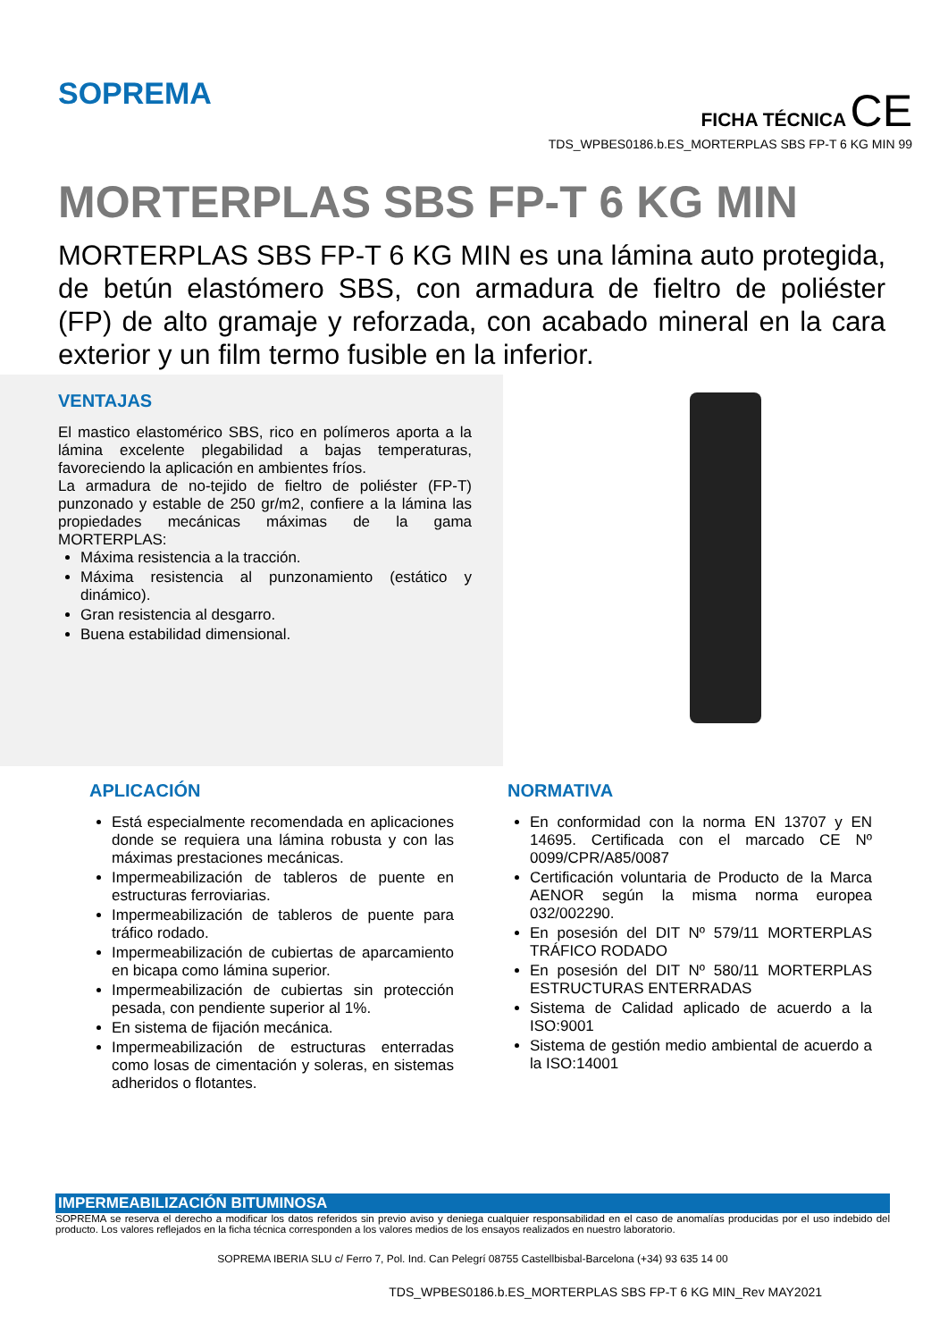SOPREMA
FICHA TÉCNICA CE
TDS_WPBES0186.b.ES_MORTERPLAS SBS FP-T 6 KG MIN 99
MORTERPLAS SBS FP-T 6 KG MIN
MORTERPLAS SBS FP-T 6 KG MIN es una lámina auto protegida, de betún elastómero SBS, con armadura de fieltro de poliéster (FP) de alto gramaje y reforzada, con acabado mineral en la cara exterior y un film termo fusible en la inferior.
VENTAJAS
El mastico elastomérico SBS, rico en polímeros aporta a la lámina excelente plegabilidad a bajas temperaturas, favoreciendo la aplicación en ambientes fríos.
La armadura de no-tejido de fieltro de poliéster (FP-T) punzonado y estable de 250 gr/m2, confiere a la lámina las propiedades mecánicas máximas de la gama MORTERPLAS:
Máxima resistencia a la tracción.
Máxima resistencia al punzonamiento (estático y dinámico).
Gran resistencia al desgarro.
Buena estabilidad dimensional.
APLICACIÓN
Está especialmente recomendada en aplicaciones donde se requiera una lámina robusta y con las máximas prestaciones mecánicas.
Impermeabilización de tableros de puente en estructuras ferroviarias.
Impermeabilización de tableros de puente para tráfico rodado.
Impermeabilización de cubiertas de aparcamiento en bicapa como lámina superior.
Impermeabilización de cubiertas sin protección pesada, con pendiente superior al 1%.
En sistema de fijación mecánica.
Impermeabilización de estructuras enterradas como losas de cimentación y soleras, en sistemas adheridos o flotantes.
NORMATIVA
En conformidad con la norma EN 13707 y EN 14695. Certificada con el marcado CE Nº 0099/CPR/A85/0087
Certificación voluntaria de Producto de la Marca AENOR según la misma norma europea 032/002290.
En posesión del DIT Nº 579/11 MORTERPLAS TRÁFICO RODADO
En posesión del DIT Nº 580/11 MORTERPLAS ESTRUCTURAS ENTERRADAS
Sistema de Calidad aplicado de acuerdo a la ISO:9001
Sistema de gestión medio ambiental de acuerdo a la ISO:14001
IMPERMEABILIZACIÓN BITUMINOSA
SOPREMA se reserva el derecho a modificar los datos referidos sin previo aviso y deniega cualquier responsabilidad en el caso de anomalías producidas por el uso indebido del producto. Los valores reflejados en la ficha técnica corresponden a los valores medios de los ensayos realizados en nuestro laboratorio.
SOPREMA IBERIA SLU c/ Ferro 7, Pol. Ind. Can Pelegrí 08755 Castellbisbal-Barcelona (+34) 93 635 14 00
TDS_WPBES0186.b.ES_MORTERPLAS SBS FP-T 6 KG MIN_Rev MAY2021